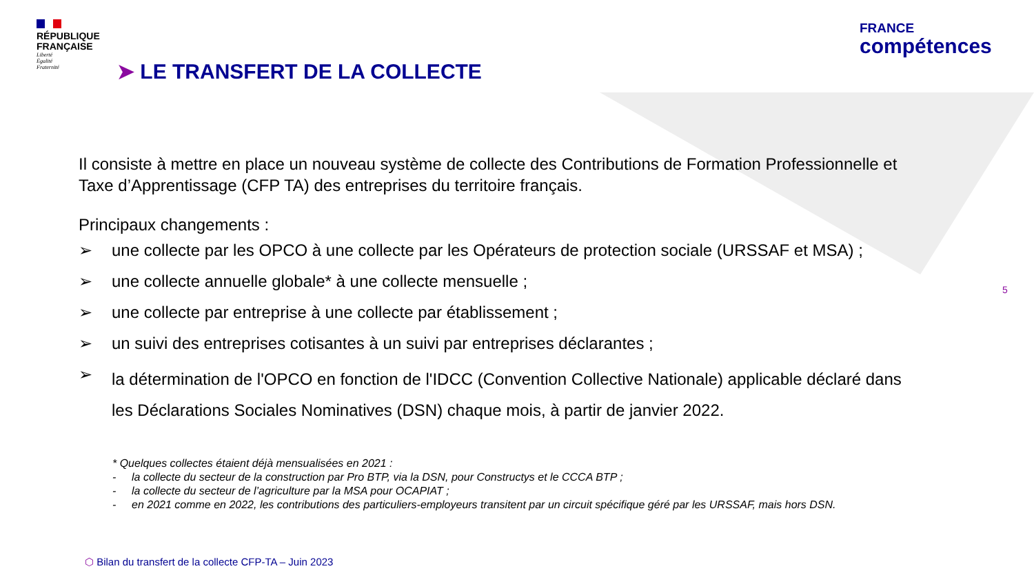RÉPUBLIQUE
FRANÇAISE
Liberté
Égalité
Fraternité
➤ LE TRANSFERT DE LA COLLECTE
FRANCE
compétences
Il consiste à mettre en place un nouveau système de collecte des Contributions de Formation Professionnelle et Taxe d’Apprentissage (CFP TA) des entreprises du territoire français.
Principaux changements :
➢ une collecte par les OPCO à une collecte par les Opérateurs de protection sociale (URSSAF et MSA) ;
➢ une collecte annuelle globale* à une collecte mensuelle ;
➢ une collecte par entreprise à une collecte par établissement ;
➢ un suivi des entreprises cotisantes à un suivi par entreprises déclarantes ;
➢ la détermination de l'OPCO en fonction de l'IDCC (Convention Collective Nationale) applicable déclaré dans les Déclarations Sociales Nominatives (DSN) chaque mois, à partir de janvier 2022.
* Quelques collectes étaient déjà mensualisées en 2021 :
- la collecte du secteur de la construction par Pro BTP, via la DSN, pour Constructys et le CCCA BTP ;
- la collecte du secteur de l’agriculture par la MSA pour OCAPIAT ;
- en 2021 comme en 2022, les contributions des particuliers-employeurs transitent par un circuit spécifique géré par les URSSAF, mais hors DSN.
5
⬡ Bilan du transfert de la collecte CFP-TA – Juin 2023